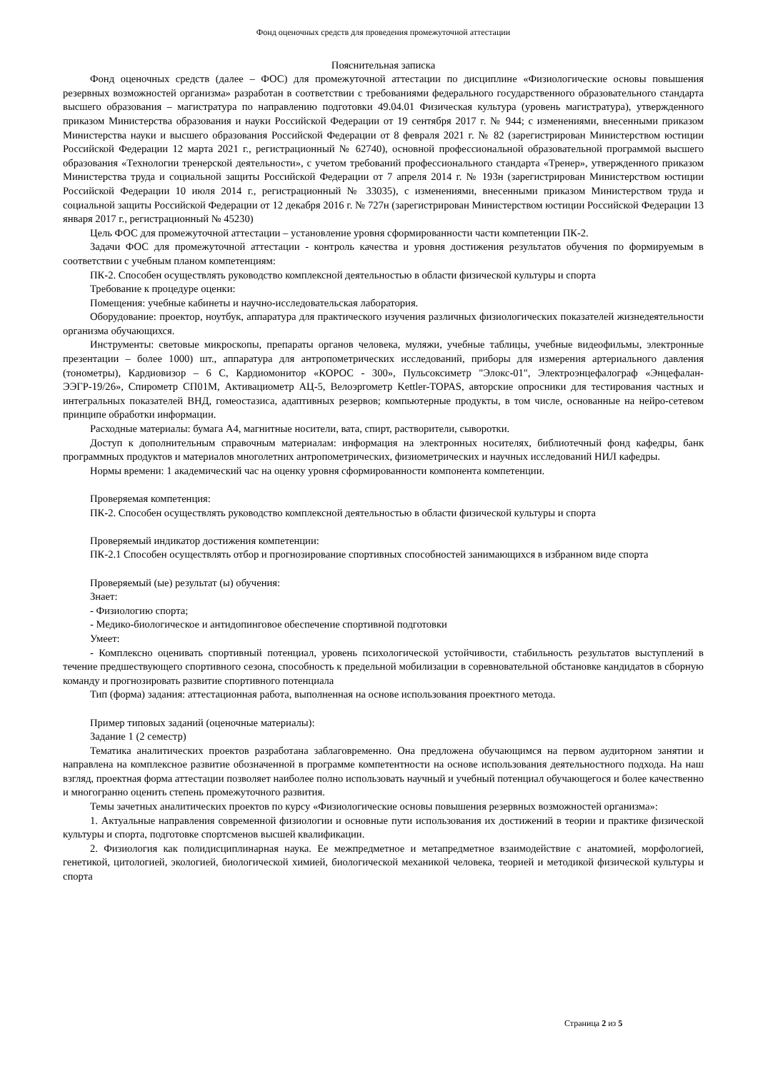Фонд оценочных средств для проведения промежуточной аттестации
Пояснительная записка
Фонд оценочных средств (далее – ФОС) для промежуточной аттестации по дисциплине «Физиологические основы повышения резервных возможностей организма» разработан в соответствии с требованиями федерального государственного образовательного стандарта высшего образования – магистратура по направлению подготовки 49.04.01 Физическая культура (уровень магистратура), утвержденного приказом Министерства образования и науки Российской Федерации от 19 сентября 2017 г. № 944; с изменениями, внесенными приказом Министерства науки и высшего образования Российской Федерации от 8 февраля 2021 г. № 82 (зарегистрирован Министерством юстиции Российской Федерации 12 марта 2021 г., регистрационный № 62740), основной профессиональной образовательной программой высшего образования «Технологии тренерской деятельности», с учетом требований профессионального стандарта «Тренер», утвержденного приказом Министерства труда и социальной защиты Российской Федерации от 7 апреля 2014 г. № 193н (зарегистрирован Министерством юстиции Российской Федерации 10 июля 2014 г., регистрационный № 33035), с изменениями, внесенными приказом Министерством труда и социальной защиты Российской Федерации от 12 декабря 2016 г. № 727н (зарегистрирован Министерством юстиции Российской Федерации 13 января 2017 г., регистрационный № 45230)
Цель ФОС для промежуточной аттестации – установление уровня сформированности части компетенции ПК-2.
Задачи ФОС для промежуточной аттестации - контроль качества и уровня достижения результатов обучения по формируемым в соответствии с учебным планом компетенциям:
ПК-2. Способен осуществлять руководство комплексной деятельностью в области физической культуры и спорта
Требование к процедуре оценки:
Помещения: учебные кабинеты и научно-исследовательская лаборатория.
Оборудование: проектор, ноутбук, аппаратура для практического изучения различных физиологических показателей жизнедеятельности организма обучающихся.
Инструменты: световые микроскопы, препараты органов человека, муляжи, учебные таблицы, учебные видеофильмы, электронные презентации – более 1000) шт., аппаратура для антропометрических исследований, приборы для измерения артериального давления (тонометры), Кардиовизор – 6 С, Кардиомонитор «КОРОС - 300», Пульсоксиметр "Элокс-01", Электроэнцефалограф «Энцефалан-ЭЭГР-19/26», Спирометр СП01М, Активациометр АЦ-5, Велоэргометр Kettler-TOPAS, авторские опросники для тестирования частных и интегральных показателей ВНД, гомеостазиса, адаптивных резервов; компьютерные продукты, в том числе, основанные на нейро-сетевом принципе обработки информации.
Расходные материалы: бумага А4, магнитные носители, вата, спирт, растворители, сыворотки.
Доступ к дополнительным справочным материалам: информация на электронных носителях, библиотечный фонд кафедры, банк программных продуктов и материалов многолетних антропометрических, физиометрических и научных исследований НИЛ кафедры.
Нормы времени: 1 академический час на оценку уровня сформированности компонента компетенции.
Проверяемая компетенция:
ПК-2. Способен осуществлять руководство комплексной деятельностью в области физической культуры и спорта
Проверяемый индикатор достижения компетенции:
ПК-2.1 Способен осуществлять отбор и прогнозирование спортивных способностей занимающихся в избранном виде спорта
Проверяемый (ые) результат (ы) обучения:
Знает:
- Физиологию спорта;
- Медико-биологическое и антидопинговое обеспечение спортивной подготовки
Умеет:
- Комплексно оценивать спортивный потенциал, уровень психологической устойчивости, стабильность результатов выступлений в течение предшествующего спортивного сезона, способность к предельной мобилизации в соревновательной обстановке кандидатов в сборную команду и прогнозировать развитие спортивного потенциала
Тип (форма) задания: аттестационная работа, выполненная на основе использования проектного метода.
Пример типовых заданий (оценочные материалы):
Задание 1 (2 семестр)
Тематика аналитических проектов разработана заблаговременно. Она предложена обучающимся на первом аудиторном занятии и направлена на комплексное развитие обозначенной в программе компетентности на основе использования деятельностного подхода. На наш взгляд, проектная форма аттестации позволяет наиболее полно использовать научный и учебный потенциал обучающегося и более качественно и многогранно оценить степень промежуточного развития.
Темы зачетных аналитических проектов по курсу «Физиологические основы повышения резервных возможностей организма»:
1. Актуальные направления современной физиологии и основные пути использования их достижений в теории и практике физической культуры и спорта, подготовке спортсменов высшей квалификации.
2. Физиология как полидисциплинарная наука. Ее межпредметное и метапредметное взаимодействие с анатомией, морфологией, генетикой, цитологией, экологией, биологической химией, биологической механикой человека, теорией и методикой физической культуры и спорта
Страница 2 из 5